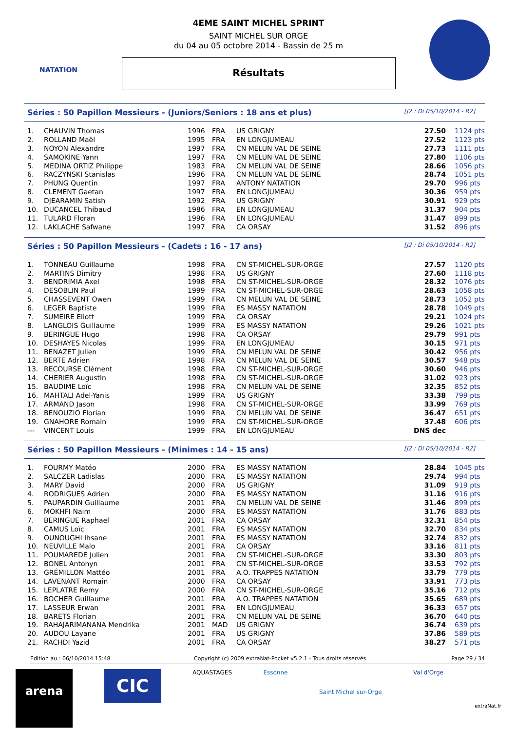NATATION
4EME SAINT MICHEL SPRINT
SAINT MICHEL SUR ORGE
du 04 au 05 octobre 2014 - Bassin de 25 m
Résultats
Séries : 50 Papillon Messieurs - (Juniors/Seniors : 18 ans et plus) [J2 : Di 05/10/2014 - R2]
| 1. | CHAUVIN Thomas | 1996 | FRA | US GRIGNY | 27.50 | 1124 pts |
| 2. | ROLLAND Maël | 1995 | FRA | EN LONGJUMEAU | 27.52 | 1123 pts |
| 3. | NOYON Alexandre | 1997 | FRA | CN MELUN VAL DE SEINE | 27.73 | 1111 pts |
| 4. | SAMOKINE Yann | 1997 | FRA | CN MELUN VAL DE SEINE | 27.80 | 1106 pts |
| 5. | MEDINA ORTIZ Philippe | 1983 | FRA | CN MELUN VAL DE SEINE | 28.66 | 1056 pts |
| 6. | RACZYNSKI Stanislas | 1996 | FRA | CN MELUN VAL DE SEINE | 28.74 | 1051 pts |
| 7. | PHUNG Quentin | 1997 | FRA | ANTONY NATATION | 29.70 | 996 pts |
| 8. | CLEMENT Gaetan | 1997 | FRA | EN LONGJUMEAU | 30.36 | 959 pts |
| 9. | DJEARAMIN Satish | 1992 | FRA | US GRIGNY | 30.91 | 929 pts |
| 10. | DUCANCEL Thibaud | 1986 | FRA | EN LONGJUMEAU | 31.37 | 904 pts |
| 11. | TULARD Floran | 1996 | FRA | EN LONGJUMEAU | 31.47 | 899 pts |
| 12. | LAKLACHE Safwane | 1997 | FRA | CA ORSAY | 31.52 | 896 pts |
Séries : 50 Papillon Messieurs - (Cadets : 16 - 17 ans) [J2 : Di 05/10/2014 - R2]
| 1. | TONNEAU Guillaume | 1998 | FRA | CN ST-MICHEL-SUR-ORGE | 27.57 | 1120 pts |
| 2. | MARTINS Dimitry | 1998 | FRA | US GRIGNY | 27.60 | 1118 pts |
| 3. | BENDRIMIA Axel | 1998 | FRA | CN ST-MICHEL-SUR-ORGE | 28.32 | 1076 pts |
| 4. | DESOBLIN Paul | 1999 | FRA | CN ST-MICHEL-SUR-ORGE | 28.63 | 1058 pts |
| 5. | CHASSEVENT Owen | 1999 | FRA | CN MELUN VAL DE SEINE | 28.73 | 1052 pts |
| 6. | LEGER Baptiste | 1999 | FRA | ES MASSY NATATION | 28.78 | 1049 pts |
| 7. | SUMEIRE Eliott | 1999 | FRA | CA ORSAY | 29.21 | 1024 pts |
| 8. | LANGLOIS Guillaume | 1999 | FRA | ES MASSY NATATION | 29.26 | 1021 pts |
| 9. | BERINGUE Hugo | 1998 | FRA | CA ORSAY | 29.79 | 991 pts |
| 10. | DESHAYES Nicolas | 1999 | FRA | EN LONGJUMEAU | 30.15 | 971 pts |
| 11. | BENAZET Julien | 1999 | FRA | CN MELUN VAL DE SEINE | 30.42 | 956 pts |
| 12. | BERTE Adrien | 1998 | FRA | CN MELUN VAL DE SEINE | 30.57 | 948 pts |
| 13. | RECOURSE Clément | 1998 | FRA | CN ST-MICHEL-SUR-ORGE | 30.60 | 946 pts |
| 14. | CHERIER Augustin | 1998 | FRA | CN ST-MICHEL-SUR-ORGE | 31.02 | 923 pts |
| 15. | BAUDIME Loïc | 1998 | FRA | CN MELUN VAL DE SEINE | 32.35 | 852 pts |
| 16. | MAHTALI Adel-Yanis | 1999 | FRA | US GRIGNY | 33.38 | 799 pts |
| 17. | ARMAND Jason | 1998 | FRA | CN ST-MICHEL-SUR-ORGE | 33.99 | 769 pts |
| 18. | BENOUZIO Florian | 1999 | FRA | CN MELUN VAL DE SEINE | 36.47 | 651 pts |
| 19. | GNAHORE Romain | 1999 | FRA | CN ST-MICHEL-SUR-ORGE | 37.48 | 606 pts |
| --- | VINCENT Louis | 1999 | FRA | EN LONGJUMEAU | DNS dec | |
Séries : 50 Papillon Messieurs - (Minimes : 14 - 15 ans) [J2 : Di 05/10/2014 - R2]
| 1. | FOURMY Matéo | 2000 | FRA | ES MASSY NATATION | 28.84 | 1045 pts |
| 2. | SALCZER Ladislas | 2000 | FRA | ES MASSY NATATION | 29.74 | 994 pts |
| 3. | MARY David | 2000 | FRA | US GRIGNY | 31.09 | 919 pts |
| 4. | RODRIGUES Adrien | 2000 | FRA | ES MASSY NATATION | 31.16 | 916 pts |
| 5. | PAUPARDIN Guillaume | 2001 | FRA | CN MELUN VAL DE SEINE | 31.46 | 899 pts |
| 6. | MOKHFI Naim | 2000 | FRA | ES MASSY NATATION | 31.76 | 883 pts |
| 7. | BERINGUE Raphael | 2001 | FRA | CA ORSAY | 32.31 | 854 pts |
| 8. | CAMUS Loïc | 2001 | FRA | ES MASSY NATATION | 32.70 | 834 pts |
| 9. | OUNOUGHI Ihsane | 2001 | FRA | ES MASSY NATATION | 32.74 | 832 pts |
| 10. | NEUVILLE Malo | 2001 | FRA | CA ORSAY | 33.16 | 811 pts |
| 11. | POUMAREDE Julien | 2001 | FRA | CN ST-MICHEL-SUR-ORGE | 33.30 | 803 pts |
| 12. | BONEL Antonyn | 2001 | FRA | CN ST-MICHEL-SUR-ORGE | 33.53 | 792 pts |
| 13. | GRÉMILLON Mattéo | 2001 | FRA | A.O. TRAPPES NATATION | 33.79 | 779 pts |
| 14. | LAVENANT Romain | 2000 | FRA | CA ORSAY | 33.91 | 773 pts |
| 15. | LEPLATRE Remy | 2000 | FRA | CN ST-MICHEL-SUR-ORGE | 35.16 | 712 pts |
| 16. | BOCHER Guillaume | 2001 | FRA | A.O. TRAPPES NATATION | 35.65 | 689 pts |
| 17. | LASSEUR Erwan | 2001 | FRA | EN LONGJUMEAU | 36.33 | 657 pts |
| 18. | BARETS Florian | 2001 | FRA | CN MELUN VAL DE SEINE | 36.70 | 640 pts |
| 19. | RAHAJARIMANANA Mendrika | 2001 | MAD | US GRIGNY | 36.74 | 639 pts |
| 20. | AUDOU Layane | 2001 | FRA | US GRIGNY | 37.86 | 589 pts |
| 21. | RACHDI Yazid | 2001 | FRA | CA ORSAY | 38.27 | 571 pts |
Edition au : 06/10/2014 15:48 Copyright (c) 2009 extraNat-Pocket v5.2.1 - Tous droits réservés. Page 29 / 34
arena
CIC
AQUASTAGES Essonne
Saint Michel sur-Orge
Val d'Orge
extraNat.fr